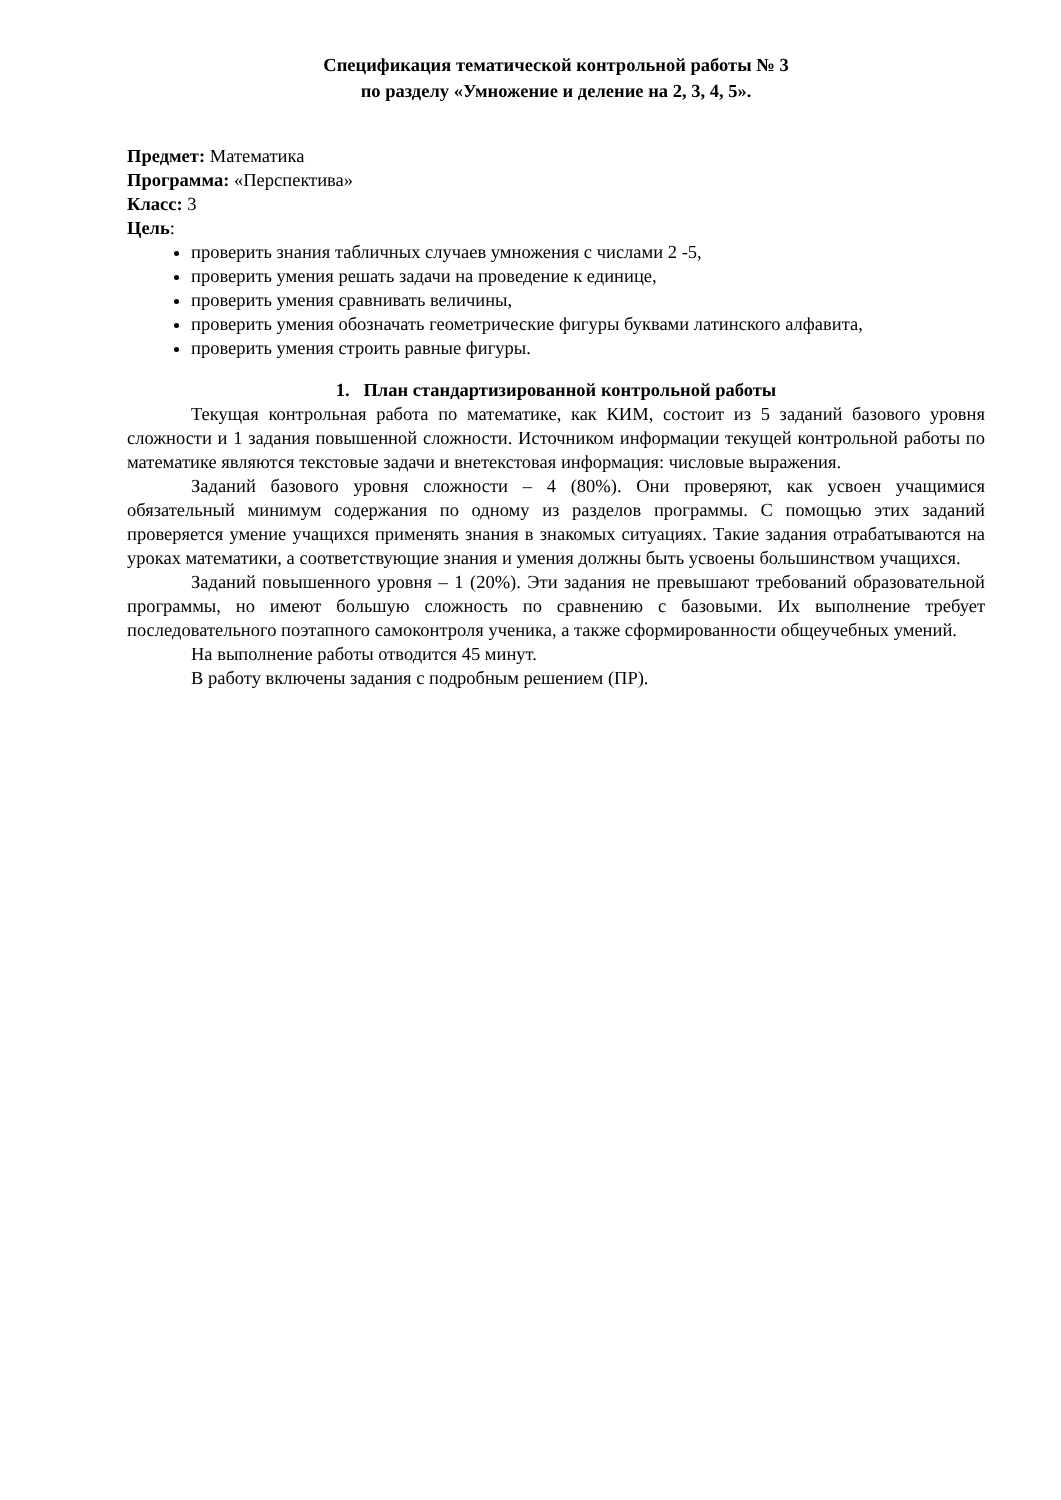Спецификация тематической контрольной работы № 3
по разделу «Умножение и деление на 2, 3, 4, 5».
Предмет: Математика
Программа: «Перспектива»
Класс: 3
Цель:
проверить знания табличных случаев умножения с числами 2 -5,
проверить умения решать задачи на проведение к единице,
проверить умения сравнивать величины,
проверить умения обозначать геометрические фигуры буквами латинского алфавита,
проверить умения строить равные фигуры.
1. План стандартизированной контрольной работы
Текущая контрольная работа по математике, как КИМ, состоит из 5 заданий базового уровня сложности и 1 задания повышенной сложности. Источником информации текущей контрольной работы по математике являются текстовые задачи и внетекстовая информация: числовые выражения.
Заданий базового уровня сложности – 4 (80%). Они проверяют, как усвоен учащимися обязательный минимум содержания по одному из разделов программы. С помощью этих заданий проверяется умение учащихся применять знания в знакомых ситуациях. Такие задания отрабатываются на уроках математики, а соответствующие знания и умения должны быть усвоены большинством учащихся.
Заданий повышенного уровня – 1 (20%). Эти задания не превышают требований образовательной программы, но имеют большую сложность по сравнению с базовыми. Их выполнение требует последовательного поэтапного самоконтроля ученика, а также сформированности общеучебных умений.
На выполнение работы отводится 45 минут.
В работу включены задания с подробным решением (ПР).